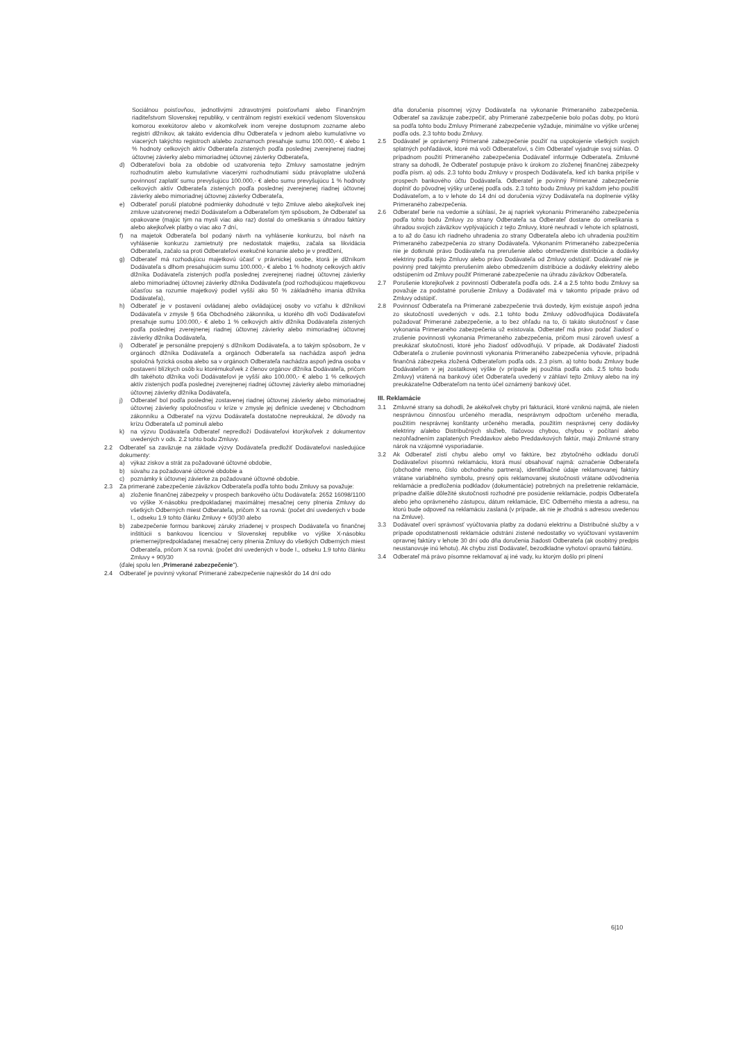Sociálnou poisťovňou, jednotlivými zdravotnými poisťovňami alebo Finančným riaditeľstvom Slovenskej republiky, v centrálnom registri exekúcií vedenom Slovenskou komorou exekútorov alebo v akomkoľvek inom verejne dostupnom zozname alebo registri dlžníkov, ak takáto evidencia dlhu Odberateľa v jednom alebo kumulatívne vo viacerých takýchto registroch a/alebo zoznamoch presahuje sumu 100.000,- € alebo 1 % hodnoty celkových aktív Odberateľa zistených podľa poslednej zverejnenej riadnej účtovnej závierky alebo mimoriadnej účtovnej závierky Odberateľa,
d) Odberateľovi bola za obdobie od uzatvorenia tejto Zmluvy samostatne jedným rozhodnutím alebo kumulatívne viacerými rozhodnutiami súdu právoplatne uložená povinnosť zaplatiť sumu prevyšujúcu 100.000,- € alebo sumu prevyšujúcu 1 % hodnoty celkových aktív Odberateľa zistených podľa poslednej zverejnenej riadnej účtovnej závierky alebo mimoriadnej účtovnej závierky Odberateľa,
e) Odberateľ poruší platobné podmienky dohodnuté v tejto Zmluve alebo akejkoľvek inej zmluve uzatvorenej medzi Dodávateľom a Odberateľom tým spôsobom, že Odberateľ sa opakovane (majúc tým na mysli viac ako raz) dostal do omeškania s úhradou faktúry alebo akejkoľvek platby o viac ako 7 dní,
f) na majetok Odberateľa bol podaný návrh na vyhlásenie konkurzu, bol návrh na vyhlásenie konkurzu zamietnutý pre nedostatok majetku, začala sa likvidácia Odberateľa, začalo sa proti Odberateľovi exekučné konanie alebo je v predlžení,
g) Odberateľ má rozhodujúcu majetkovú účasť v právnickej osobe, ktorá je dlžníkom Dodávateľa s dlhom presahujúcim sumu 100.000,- € alebo 1 % hodnoty celkových aktív dlžníka Dodávateľa zistených podľa poslednej zverejnenej riadnej účtovnej závierky alebo mimoriadnej účtovnej závierky dlžníka Dodávateľa (pod rozhodujúcou majetkovou účasťou sa rozumie majetkový podiel vyšší ako 50 % základného imania dlžníka Dodávateľa),
h) Odberateľ je v postavení ovládanej alebo ovládajúcej osoby vo vzťahu k dlžníkovi Dodávateľa v zmysle § 66a Obchodného zákonníka, u ktorého dlh voči Dodávateľovi presahuje sumu 100.000,- € alebo 1 % celkových aktív dlžníka Dodávateľa zistených podľa poslednej zverejnenej riadnej účtovnej závierky alebo mimoriadnej účtovnej závierky dlžníka Dodávateľa,
i) Odberateľ je personálne prepojený s dlžníkom Dodávateľa, a to takým spôsobom, že v orgánoch dlžníka Dodávateľa a orgánoch Odberateľa sa nachádza aspoň jedna spoločná fyzická osoba alebo sa v orgánoch Odberateľa nachádza aspoň jedna osoba v postavení blízkych osôb ku ktorémukoľvek z členov orgánov dlžníka Dodávateľa, pričom dlh takéhoto dlžníka voči Dodávateľovi je vyšší ako 100.000,- € alebo 1 % celkových aktív zistených podľa poslednej zverejnenej riadnej účtovnej závierky alebo mimoriadnej účtovnej závierky dlžníka Dodávateľa,
j) Odberateľ bol podľa poslednej zostavenej riadnej účtovnej závierky alebo mimoriadnej účtovnej závierky spoločnosťou v kríze v zmysle jej definície uvedenej v Obchodnom zákonníku a Odberateľ na výzvu Dodávateľa dostatočne nepreukázal, že dôvody na krízu Odberateľa už pominuli alebo
k) na výzvu Dodávateľa Odberateľ nepredloží Dodávateľovi ktorýkoľvek z dokumentov uvedených v ods. 2.2 tohto bodu Zmluvy.
2.2 Odberateľ sa zaväzuje na základe výzvy Dodávateľa predložiť Dodávateľovi nasledujúce dokumenty:
a) výkaz ziskov a strát za požadované účtovné obdobie,
b) súvahu za požadované účtovné obdobie a
c) poznámky k účtovnej závierke za požadované účtovné obdobie.
2.3 Za primerané zabezpečenie záväzkov Odberateľa podľa tohto bodu Zmluvy sa považuje:
a) zloženie finančnej zábezpeky v prospech bankového účtu Dodávateľa: 2652 16098/1100 vo výške X-násobku predpokladanej maximálnej mesačnej ceny plnenia Zmluvy do všetkých Odberných miest Odberateľa, pričom X sa rovná: (počet dní uvedených v bode I., odseku 1.9 tohto článku Zmluvy + 60)/30 alebo
b) zabezpečenie formou bankovej záruky zriadenej v prospech Dodávateľa vo finančnej inštitúcii s bankovou licenciou v Slovenskej republike vo výške X-násobku priemernej/predpokladanej mesačnej ceny plnenia Zmluvy do všetkých Odberných miest Odberateľa, pričom X sa rovná: (počet dní uvedených v bode I., odseku 1.9 tohto článku Zmluvy + 90)/30
(ďalej spolu len „Primerané zabezpečenie").
2.4 Odberateľ je povinný vykonať Primerané zabezpečenie najneskôr do 14 dní odo
dňa doručenia písomnej výzvy Dodávateľa na vykonanie Primeraného zabezpečenia. Odberateľ sa zaväzuje zabezpečiť, aby Primerané zabezpečenie bolo počas doby, po ktorú sa podľa tohto bodu Zmluvy Primerané zabezpečenie vyžaduje, minimálne vo výške určenej podľa ods. 2.3 tohto bodu Zmluvy.
2.5 Dodávateľ je oprávnený Primerané zabezpečenie použiť na uspokojenie všetkých svojich splatných pohľadávok, ktoré má voči Odberateľovi, s čím Odberateľ vyjadruje svoj súhlas. O prípadnom použití Primeraného zabezpečenia Dodávateľ informuje Odberateľa. Zmluvné strany sa dohodli, že Odberateľ postupuje právo k úrokom zo zloženej finančnej zábezpeky podľa písm. a) ods. 2.3 tohto bodu Zmluvy v prospech Dodávateľa, keď ich banka pripíše v prospech bankového účtu Dodávateľa. Odberateľ je povinný Primerané zabezpečenie doplniť do pôvodnej výšky určenej podľa ods. 2.3 tohto bodu Zmluvy pri každom jeho použití Dodávateľom, a to v lehote do 14 dní od doručenia výzvy Dodávateľa na doplnenie výšky Primeraného zabezpečenia.
2.6 Odberateľ berie na vedomie a súhlasí, že aj napriek vykonaniu Primeraného zabezpečenia podľa tohto bodu Zmluvy zo strany Odberateľa sa Odberateľ dostane do omeškania s úhradou svojich záväzkov vyplývajúcich z tejto Zmluvy, ktoré neuhradí v lehote ich splatnosti, a to až do času ich riadneho uhradenia zo strany Odberateľa alebo ich uhradenia použitím Primeraného zabezpečenia zo strany Dodávateľa. Vykonaním Primeraného zabezpečenia nie je dotknuté právo Dodávateľa na prerušenie alebo obmedzenie distribúcie a dodávky elektriny podľa tejto Zmluvy alebo právo Dodávateľa od Zmluvy odstúpiť. Dodávateľ nie je povinný pred takýmto prerušením alebo obmedzením distribúcie a dodávky elektriny alebo odstúpením od Zmluvy použiť Primerané zabezpečenie na úhradu záväzkov Odberateľa.
2.7 Porušenie ktorejkoľvek z povinností Odberateľa podľa ods. 2.4 a 2.5 tohto bodu Zmluvy sa považuje za podstatné porušenie Zmluvy a Dodávateľ má v takomto prípade právo od Zmluvy odstúpiť.
2.8 Povinnosť Odberateľa na Primerané zabezpečenie trvá dovtedy, kým existuje aspoň jedna zo skutočností uvedených v ods. 2.1 tohto bodu Zmluvy odôvodňujúca Dodávateľa požadovať Primerané zabezpečenie, a to bez ohľadu na to, či takáto skutočnosť v čase vykonania Primeraného zabezpečenia už existovala. Odberateľ má právo podať žiadosť o zrušenie povinnosti vykonania Primeraného zabezpečenia, pričom musí zároveň uviesť a preukázať skutočnosti, ktoré jeho žiadosť odôvodňujú. V prípade, ak Dodávateľ žiadosti Odberateľa o zrušenie povinnosti vykonania Primeraného zabezpečenia vyhovie, prípadná finančná zábezpeka zložená Odberateľom podľa ods. 2.3 písm. a) tohto bodu Zmluvy bude Dodávateľom v jej zostatkovej výške (v prípade jej použitia podľa ods. 2.5 tohto bodu Zmluvy) vrátená na bankový účet Odberateľa uvedený v záhlaví tejto Zmluvy alebo na iný preukázateľne Odberateľom na tento účel oznámený bankový účet.
III. Reklamácie
3.1 Zmluvné strany sa dohodli, že akékoľvek chyby pri fakturácii, ktoré vzniknú najmä, ale nielen nesprávnou činnosťou určeného meradla, nesprávnym odpočtom určeného meradla, použitím nesprávnej konštanty určeného meradla, použitím nesprávnej ceny dodávky elektriny a/alebo Distribučných služieb, tlačovou chybou, chybou v počítaní alebo nezohľadnením zaplatených Preddavkov alebo Preddavkových faktúr, majú Zmluvné strany nárok na vzájomné vysporiadanie.
3.2 Ak Odberateľ zistí chybu alebo omyl vo faktúre, bez zbytočného odkladu doručí Dodávateľovi písomnú reklamáciu, ktorá musí obsahovať najmä: označenie Odberateľa (obchodné meno, číslo obchodného partnera), identifikačné údaje reklamovanej faktúry vrátane variabilného symbolu, presný opis reklamovanej skutočnosti vrátane odôvodnenia reklamácie a predloženia podkladov (dokumentácie) potrebných na prešetrenie reklamácie, prípadne ďalšie dôležité skutočnosti rozhodné pre posúdenie reklamácie, podpis Odberateľa alebo jeho oprávneného zástupcu, dátum reklamácie, EIC Odberného miesta a adresu, na ktorú bude odpoveď na reklamáciu zaslaná (v prípade, ak nie je zhodná s adresou uvedenou na Zmluve).
3.3 Dodávateľ overí správnosť vyúčtovania platby za dodanú elektrinu a Distribučné služby a v prípade opodstatnenosti reklamácie odstráni zistené nedostatky vo vyúčtovaní vystavením opravnej faktúry v lehote 30 dní odo dňa doručenia žiadosti Odberateľa (ak osobitný predpis neustanovuje inú lehotu). Ak chybu zistí Dodávateľ, bezodkladne vyhotoví opravnú faktúru.
3.4 Odberateľ má právo písomne reklamovať aj iné vady, ku ktorým došlo pri plnení
6|10